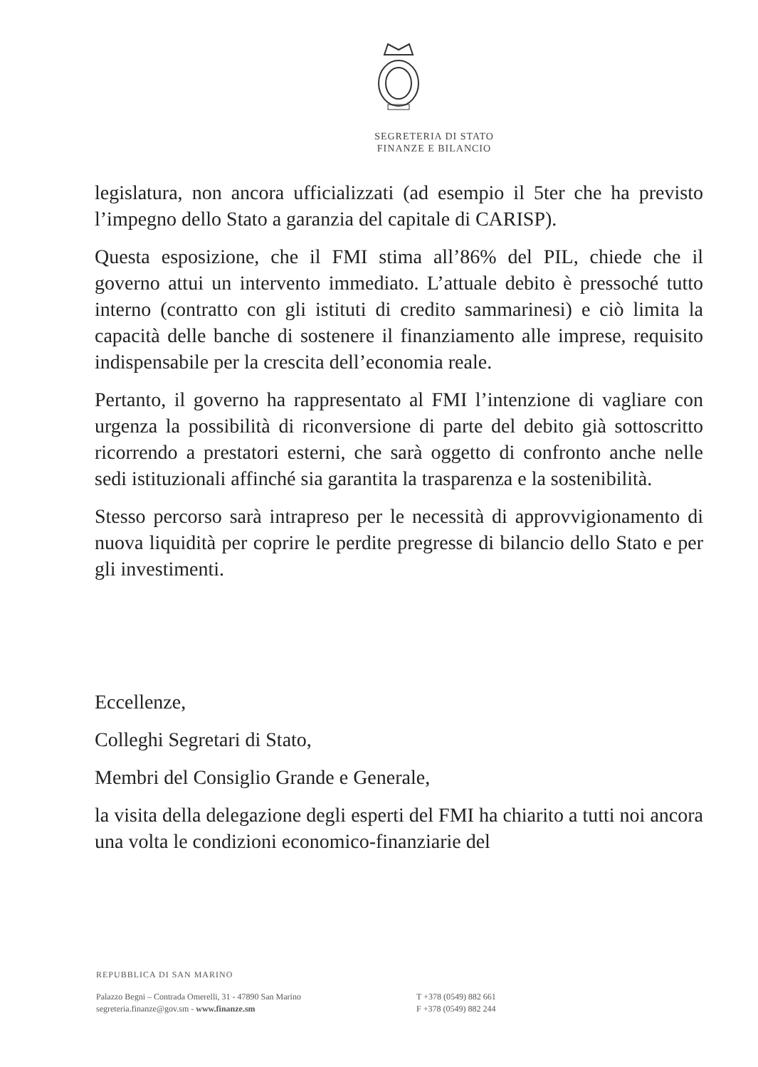SEGRETERIA DI STATO
FINANZE E BILANCIO
legislatura, non ancora ufficializzati (ad esempio il 5ter che ha previsto l’impegno dello Stato a garanzia del capitale di CARISP).
Questa esposizione, che il FMI stima all’86% del PIL, chiede che il governo attui un intervento immediato. L’attuale debito è pressoché tutto interno (contratto con gli istituti di credito sammarinesi) e ciò limita la capacità delle banche di sostenere il finanziamento alle imprese, requisito indispensabile per la crescita dell’economia reale.
Pertanto, il governo ha rappresentato al FMI l’intenzione di vagliare con urgenza la possibilità di riconversione di parte del debito già sottoscritto ricorrendo a prestatori esterni, che sarà oggetto di confronto anche nelle sedi istituzionali affinché sia garantita la trasparenza e la sostenibilità.
Stesso percorso sarà intrapreso per le necessità di approvvigionamento di nuova liquidità per coprire le perdite pregresse di bilancio dello Stato e per gli investimenti.
Eccellenze,
Colleghi Segretari di Stato,
Membri del Consiglio Grande e Generale,
la visita della delegazione degli esperti del FMI ha chiarito a tutti noi ancora una volta le condizioni economico-finanziarie del
REPUBBLICA DI SAN MARINO
Palazzo Begni – Contrada Omerelli, 31 - 47890 San Marino T +378 (0549) 882 661
segreteria.finanze@gov.sm - www.finanze.sm F +378 (0549) 882 244